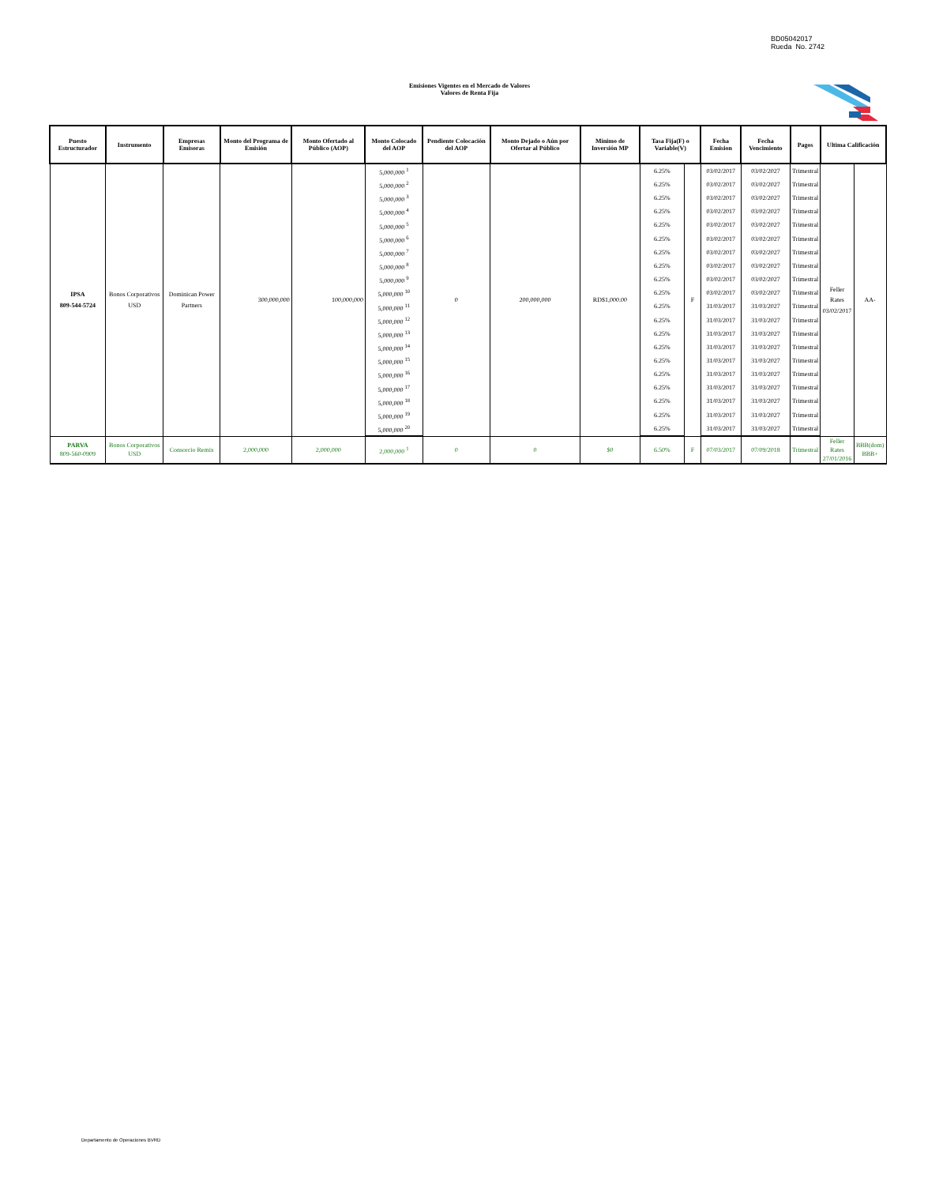BD05042017
Rueda No. 2742
Emisiones Vigentes en el Mercado de Valores
Valores de Renta Fija
| Puesto Estructurador | Instrumento | Empresas Emisoras | Monto del Programa de Emisión | Monto Ofertado al Público (AOP) | Monto Colocado del AOP | Pendiente Colocación del AOP | Monto Dejado o Aún por Ofertar al Público | Mínimo de Inversión MP | Tasa Fija(F) o Variable(V) | | Fecha Emision | Fecha Vencimiento | Pagos | Ultima Calificación | |
| --- | --- | --- | --- | --- | --- | --- | --- | --- | --- | --- | --- | --- | --- | --- | --- |
| IPSA 809-544-5724 | Bonos Corporativos USD | Dominican Power Partners | 300,000,000 | 100,000,000 | 5,000,000 <sup>1</sup> | 0 | 200,000,000 | RD$1,000.00 | 6.25% | F | 03/02/2017 | 03/02/2027 | Trimestral | Feller Rates 03/02/2017 | AA- |
| | | | | | 5,000,000 <sup>2</sup> | | | | 6.25% | | 03/02/2017 | 03/02/2027 | Trimestral | | |
| | | | | | 5,000,000 <sup>3</sup> | | | | 6.25% | | 03/02/2017 | 03/02/2027 | Trimestral | | |
| | | | | | 5,000,000 <sup>4</sup> | | | | 6.25% | | 03/02/2017 | 03/02/2027 | Trimestral | | |
| | | | | | 5,000,000 <sup>5</sup> | | | | 6.25% | | 03/02/2017 | 03/02/2027 | Trimestral | | |
| | | | | | 5,000,000 <sup>6</sup> | | | | 6.25% | | 03/02/2017 | 03/02/2027 | Trimestral | | |
| | | | | | 5,000,000 <sup>7</sup> | | | | 6.25% | | 03/02/2017 | 03/02/2027 | Trimestral | | |
| | | | | | 5,000,000 <sup>8</sup> | | | | 6.25% | | 03/02/2017 | 03/02/2027 | Trimestral | | |
| | | | | | 5,000,000 <sup>9</sup> | | | | 6.25% | | 03/02/2017 | 03/02/2027 | Trimestral | | |
| | | | | | 5,000,000 <sup>10</sup> | | | | 6.25% | | 03/02/2017 | 03/02/2027 | Trimestral | | |
| | | | | | 5,000,000 <sup>11</sup> | | | | 6.25% | | 31/03/2017 | 31/03/2027 | Trimestral | | |
| | | | | | 5,000,000 <sup>12</sup> | | | | 6.25% | | 31/03/2017 | 31/03/2027 | Trimestral | | |
| | | | | | 5,000,000 <sup>13</sup> | | | | 6.25% | | 31/03/2017 | 31/03/2027 | Trimestral | | |
| | | | | | 5,000,000 <sup>14</sup> | | | | 6.25% | | 31/03/2017 | 31/03/2027 | Trimestral | | |
| | | | | | 5,000,000 <sup>15</sup> | | | | 6.25% | | 31/03/2017 | 31/03/2027 | Trimestral | | |
| | | | | | 5,000,000 <sup>16</sup> | | | | 6.25% | | 31/03/2017 | 31/03/2027 | Trimestral | | |
| | | | | | 5,000,000 <sup>17</sup> | | | | 6.25% | | 31/03/2017 | 31/03/2027 | Trimestral | | |
| | | | | | 5,000,000 <sup>18</sup> | | | | 6.25% | | 31/03/2017 | 31/03/2027 | Trimestral | | |
| | | | | | 5,000,000 <sup>19</sup> | | | | 6.25% | | 31/03/2017 | 31/03/2027 | Trimestral | | |
| | | | | | 5,000,000 <sup>20</sup> | | | | 6.25% | | 31/03/2017 | 31/03/2027 | Trimestral | | |
| PARVA 809-560-0909 | Bonos Corporativos USD | Consorcio Remix | 2,000,000 | 2,000,000 | 2,000,000 <sup>1</sup> | 0 | 0 | $0 | 6.50% | F | 07/03/2017 | 07/09/2018 | Trimestral | Feller Rates 27/01/2016 | BBB(dom) BBB+ |
Departamento de Operaciones BVRD